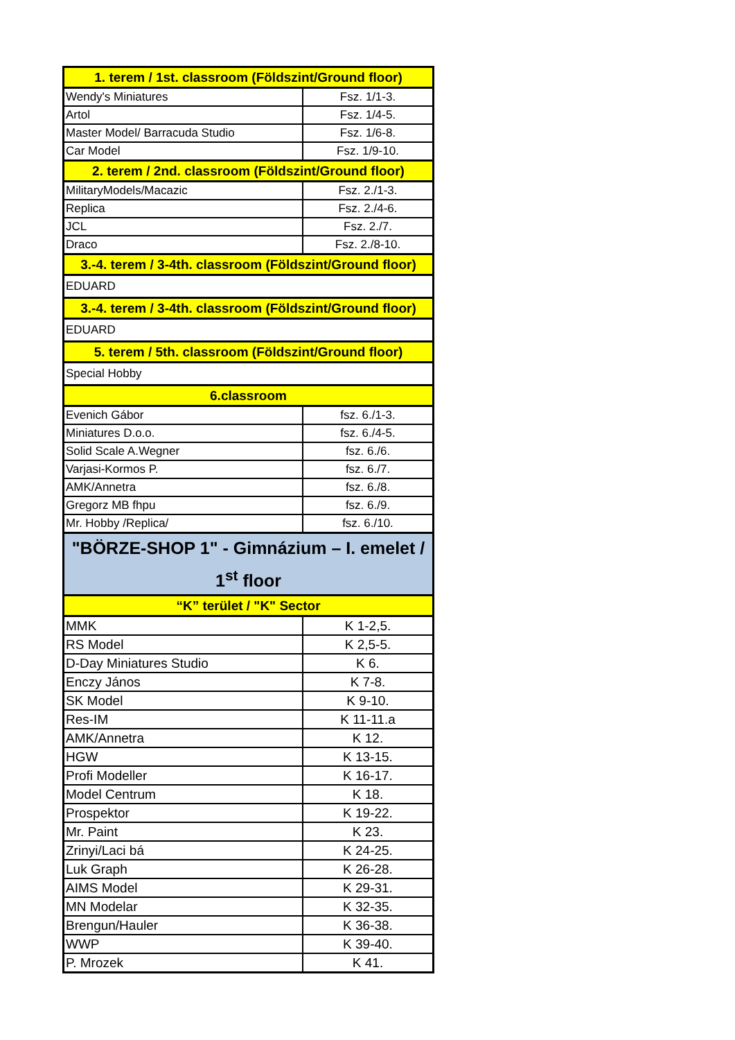| 1. terem / 1st. classroom (Földszint/Ground floor) | |
| Wendy's Miniatures | Fsz. 1/1-3. |
| Artol | Fsz. 1/4-5. |
| Master Model/ Barracuda Studio | Fsz. 1/6-8. |
| Car Model | Fsz. 1/9-10. |
| 2. terem / 2nd. classroom (Földszint/Ground floor) | |
| MilitaryModels/Macazic | Fsz. 2./1-3. |
| Replica | Fsz. 2./4-6. |
| JCL | Fsz. 2./7. |
| Draco | Fsz. 2./8-10. |
| 3.-4. terem / 3-4th. classroom (Földszint/Ground floor) | |
| EDUARD | |
| 3.-4. terem / 3-4th. classroom (Földszint/Ground floor) | |
| EDUARD | |
| 5. terem / 5th. classroom (Földszint/Ground floor) | |
| Special Hobby | |
| 6.classroom | |
| Evenich Gábor | fsz. 6./1-3. |
| Miniatures D.o.o. | fsz. 6./4-5. |
| Solid Scale A.Wegner | fsz. 6./6. |
| Varjasi-Kormos P. | fsz. 6./7. |
| AMK/Annetra | fsz. 6./8. |
| Gregorz MB fhpu | fsz. 6./9. |
| Mr. Hobby /Replica/ | fsz. 6./10. |
| "BÖRZE-SHOP 1" - Gimnázium – I. emelet / 1<sup>st</sup> floor | |
| “K” terület / "K" Sector | |
| MMK | K 1-2,5. |
| RS Model | K 2,5-5. |
| D-Day Miniatures Studio | K 6. |
| Enczy János | K 7-8. |
| SK Model | K 9-10. |
| Res-IM | K 11-11.a |
| AMK/Annetra | K 12. |
| HGW | K 13-15. |
| Profi Modeller | K 16-17. |
| Model Centrum | K 18. |
| Prospektor | K 19-22. |
| Mr. Paint | K 23. |
| Zrinyi/Laci bá | K 24-25. |
| Luk Graph | K 26-28. |
| AIMS Model | K 29-31. |
| MN Modelar | K 32-35. |
| Brengun/Hauler | K 36-38. |
| WWP | K 39-40. |
| P. Mrozek | K 41. |